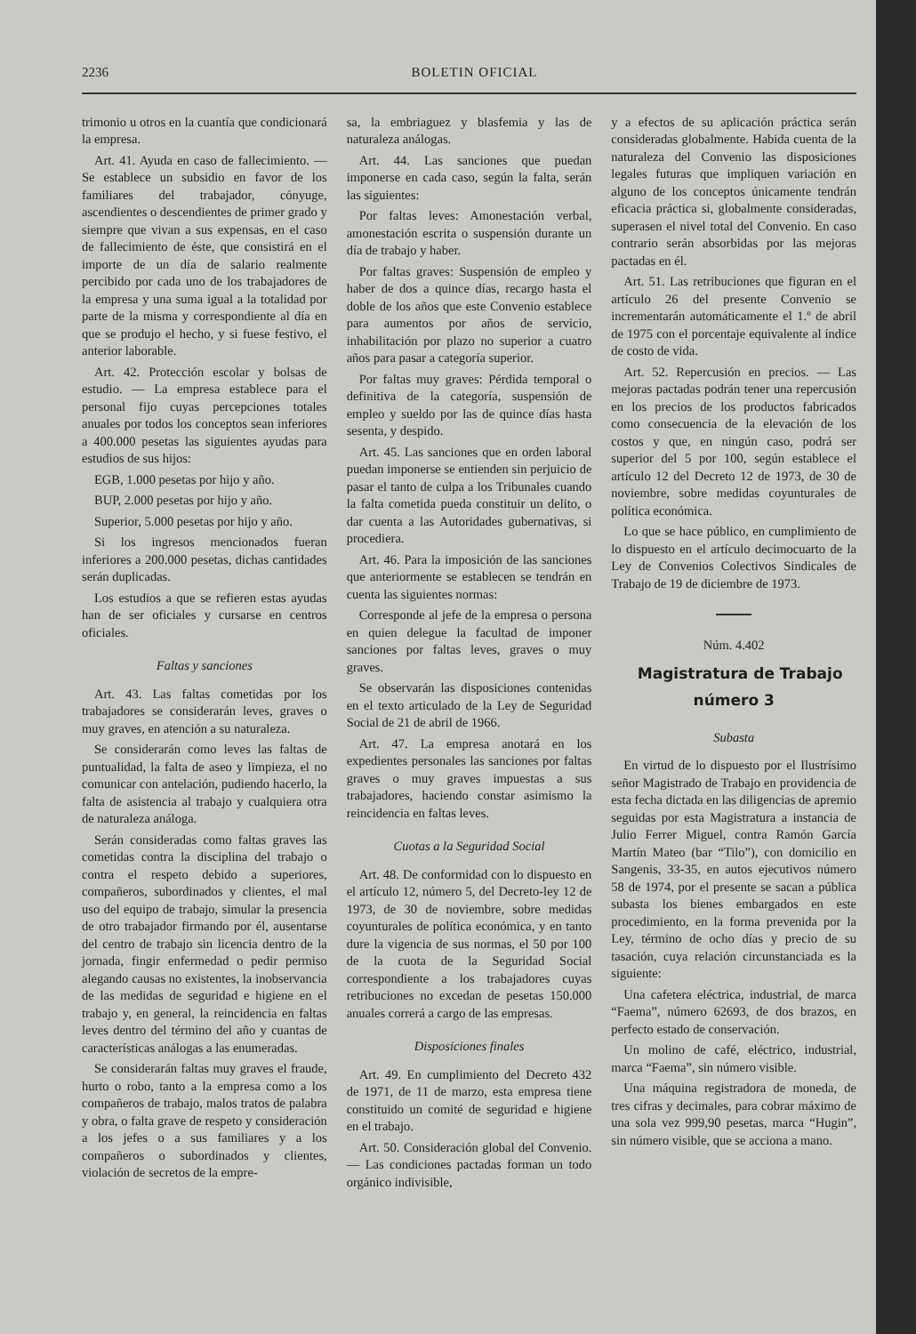2236 BOLETIN OFICIAL
trimonio u otros en la cuantía que condicionará la empresa.
Art. 41. Ayuda en caso de fallecimiento. — Se establece un subsidio en favor de los familiares del trabajador, cónyuge, ascendientes o descendientes de primer grado y siempre que vivan a sus expensas, en el caso de fallecimiento de éste, que consistirá en el importe de un día de salario realmente percibido por cada uno de los trabajadores de la empresa y una suma igual a la totalidad por parte de la misma y correspondiente al día en que se produjo el hecho, y si fuese festivo, el anterior laborable.
Art. 42. Protección escolar y bolsas de estudio. — La empresa establece para el personal fijo cuyas percepciones totales anuales por todos los conceptos sean inferiores a 400.000 pesetas las siguientes ayudas para estudios de sus hijos:
EGB, 1.000 pesetas por hijo y año.
BUP, 2.000 pesetas por hijo y año.
Superior, 5.000 pesetas por hijo y año.
Si los ingresos mencionados fueran inferiores a 200.000 pesetas, dichas cantidades serán duplicadas.
Los estudios a que se refieren estas ayudas han de ser oficiales y cursarse en centros oficiales.
Faltas y sanciones
Art. 43. Las faltas cometidas por los trabajadores se considerarán leves, graves o muy graves, en atención a su naturaleza.
Se considerarán como leves las faltas de puntualidad, la falta de aseo y limpieza, el no comunicar con antelación, pudiendo hacerlo, la falta de asistencia al trabajo y cualquiera otra de naturaleza análoga.
Serán consideradas como faltas graves las cometidas contra la disciplina del trabajo o contra el respeto debido a superiores, compañeros, subordinados y clientes, el mal uso del equipo de trabajo, simular la presencia de otro trabajador firmando por él, ausentarse del centro de trabajo sin licencia dentro de la jornada, fingir enfermedad o pedir permiso alegando causas no existentes, la inobservancia de las medidas de seguridad e higiene en el trabajo y, en general, la reincidencia en faltas leves dentro del término del año y cuantas de características análogas a las enumeradas.
Se considerarán faltas muy graves el fraude, hurto o robo, tanto a la empresa como a los compañeros de trabajo, malos tratos de palabra y obra, o falta grave de respeto y consideración a los jefes o a sus familiares y a los compañeros o subordinados y clientes, violación de secretos de la empre-
sa, la embriaguez y blasfemia y las de naturaleza análogas.
Art. 44. Las sanciones que puedan imponerse en cada caso, según la falta, serán las siguientes:
Por faltas leves: Amonestación verbal, amonestación escrita o suspensión durante un día de trabajo y haber.
Por faltas graves: Suspensión de empleo y haber de dos a quince días, recargo hasta el doble de los años que este Convenio establece para aumentos por años de servicio, inhabilitación por plazo no superior a cuatro años para pasar a categoría superior.
Por faltas muy graves: Pérdida temporal o definitiva de la categoría, suspensión de empleo y sueldo por las de quince días hasta sesenta, y despido.
Art. 45. Las sanciones que en orden laboral puedan imponerse se entienden sin perjuicio de pasar el tanto de culpa a los Tribunales cuando la falta cometida pueda constituir un delito, o dar cuenta a las Autoridades gubernativas, si procediera.
Art. 46. Para la imposición de las sanciones que anteriormente se establecen se tendrán en cuenta las siguientes normas:
Corresponde al jefe de la empresa o persona en quien delegue la facultad de imponer sanciones por faltas leves, graves o muy graves.
Se observarán las disposiciones contenidas en el texto articulado de la Ley de Seguridad Social de 21 de abril de 1966.
Art. 47. La empresa anotará en los expedientes personales las sanciones por faltas graves o muy graves impuestas a sus trabajadores, haciendo constar asimismo la reincidencia en faltas leves.
Cuotas a la Seguridad Social
Art. 48. De conformidad con lo dispuesto en el artículo 12, número 5, del Decreto-ley 12 de 1973, de 30 de noviembre, sobre medidas coyunturales de política económica, y en tanto dure la vigencia de sus normas, el 50 por 100 de la cuota de la Seguridad Social correspondiente a los trabajadores cuyas retribuciones no excedan de pesetas 150.000 anuales correrá a cargo de las empresas.
Disposiciones finales
Art. 49. En cumplimiento del Decreto 432 de 1971, de 11 de marzo, esta empresa tiene constituido un comité de seguridad e higiene en el trabajo.
Art. 50. Consideración global del Convenio. — Las condiciones pactadas forman un todo orgánico indivisible,
y a efectos de su aplicación práctica serán consideradas globalmente. Habida cuenta de la naturaleza del Convenio las disposiciones legales futuras que impliquen variación en alguno de los conceptos únicamente tendrán eficacia práctica si, globalmente consideradas, superasen el nivel total del Convenio. En caso contrario serán absorbidas por las mejoras pactadas en él.
Art. 51. Las retribuciones que figuran en el artículo 26 del presente Convenio se incrementarán automáticamente el 1.º de abril de 1975 con el porcentaje equivalente al índice de costo de vida.
Art. 52. Repercusión en precios. — Las mejoras pactadas podrán tener una repercusión en los precios de los productos fabricados como consecuencia de la elevación de los costos y que, en ningún caso, podrá ser superior del 5 por 100, según establece el artículo 12 del Decreto 12 de 1973, de 30 de noviembre, sobre medidas coyunturales de política económica.
Lo que se hace público, en cumplimiento de lo dispuesto en el artículo decimocuarto de la Ley de Convenios Colectivos Sindicales de Trabajo de 19 de diciembre de 1973.
Núm. 4.402
Magistratura de Trabajo
número 3
Subasta
En virtud de lo dispuesto por el Ilustrísimo señor Magistrado de Trabajo en providencia de esta fecha dictada en las diligencias de apremio seguidas por esta Magistratura a instancia de Julio Ferrer Miguel, contra Ramón García Martín Mateo (bar “Tilo”), con domicilio en Sangenis, 33-35, en autos ejecutivos número 58 de 1974, por el presente se sacan a pública subasta los bienes embargados en este procedimiento, en la forma prevenida por la Ley, término de ocho días y precio de su tasación, cuya relación circunstanciada es la siguiente:
Una cafetera eléctrica, industrial, de marca “Faema”, número 62693, de dos brazos, en perfecto estado de conservación.
Un molino de café, eléctrico, industrial, marca “Faema”, sin número visible.
Una máquina registradora de moneda, de tres cifras y decimales, para cobrar máximo de una sola vez 999,90 pesetas, marca “Hugin”, sin número visible, que se acciona a mano.